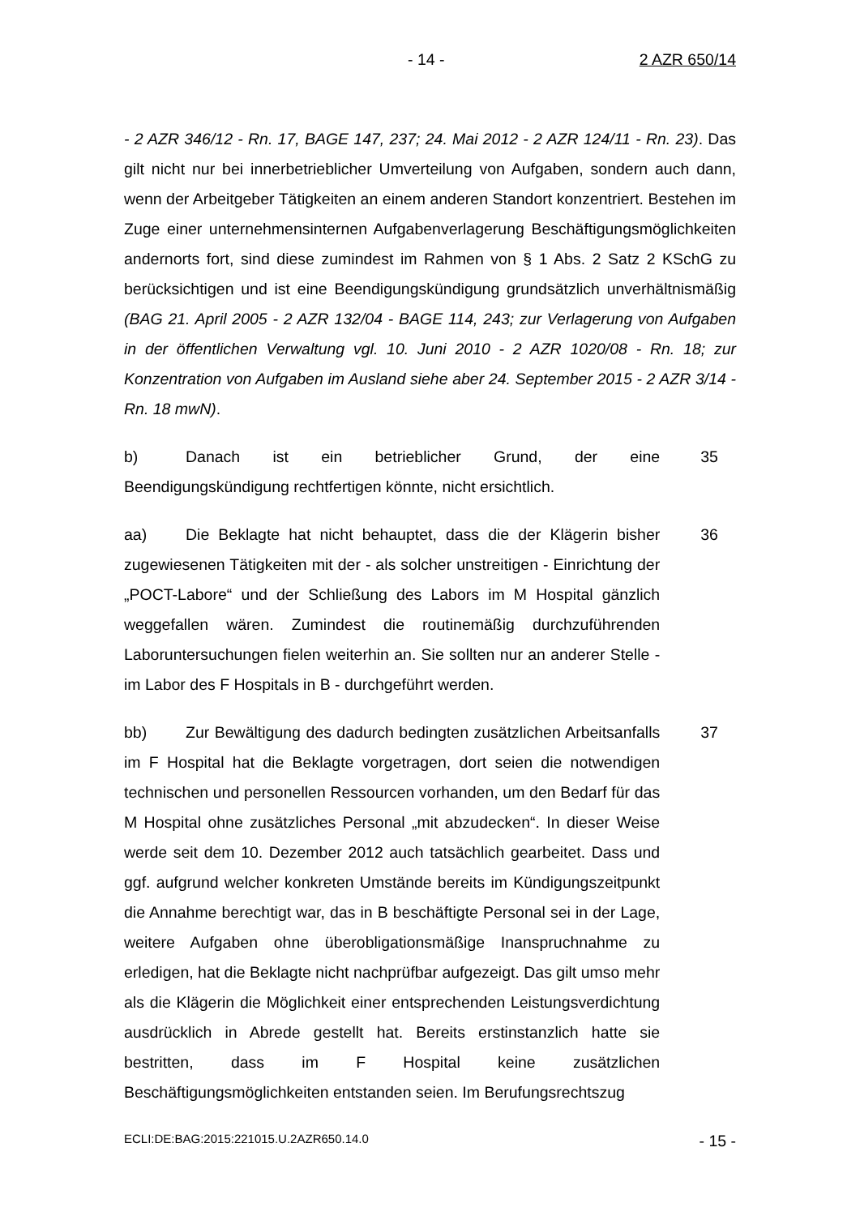- 14 - 2 AZR 650/14
- 2 AZR 346/12 - Rn. 17, BAGE 147, 237; 24. Mai 2012 - 2 AZR 124/11 - Rn. 23). Das gilt nicht nur bei innerbetrieblicher Umverteilung von Aufgaben, sondern auch dann, wenn der Arbeitgeber Tätigkeiten an einem anderen Standort konzentriert. Bestehen im Zuge einer unternehmensinternen Aufgabenverlagerung Beschäftigungsmöglichkeiten andernorts fort, sind diese zumindest im Rahmen von § 1 Abs. 2 Satz 2 KSchG zu berücksichtigen und ist eine Beendigungskündigung grundsätzlich unverhältnismäßig (BAG 21. April 2005 - 2 AZR 132/04 - BAGE 114, 243; zur Verlagerung von Aufgaben in der öffentlichen Verwaltung vgl. 10. Juni 2010 - 2 AZR 1020/08 - Rn. 18; zur Konzentration von Aufgaben im Ausland siehe aber 24. September 2015 - 2 AZR 3/14 - Rn. 18 mwN).
b) Danach ist ein betrieblicher Grund, der eine Beendigungskündigung rechtfertigen könnte, nicht ersichtlich.
35
aa) Die Beklagte hat nicht behauptet, dass die der Klägerin bisher zugewiesenen Tätigkeiten mit der - als solcher unstreitigen - Einrichtung der „POCT-Labore“ und der Schließung des Labors im M Hospital gänzlich weggefallen wären. Zumindest die routinemäßig durchzuführenden Laboruntersuchungen fielen weiterhin an. Sie sollten nur an anderer Stelle - im Labor des F Hospitals in B - durchgeführt werden.
36
bb) Zur Bewältigung des dadurch bedingten zusätzlichen Arbeitsanfalls im F Hospital hat die Beklagte vorgetragen, dort seien die notwendigen technischen und personellen Ressourcen vorhanden, um den Bedarf für das M Hospital ohne zusätzliches Personal „mit abzudecken“. In dieser Weise werde seit dem 10. Dezember 2012 auch tatsächlich gearbeitet. Dass und ggf. aufgrund welcher konkreten Umstände bereits im Kündigungszeitpunkt die Annahme berechtigt war, das in B beschäftigte Personal sei in der Lage, weitere Aufgaben ohne überobligationsmäßige Inanspruchnahme zu erledigen, hat die Beklagte nicht nachprüfbar aufgezeigt. Das gilt umso mehr als die Klägerin die Möglichkeit einer entsprechenden Leistungsverdichtung ausdrücklich in Abrede gestellt hat. Bereits erstinstanzlich hatte sie bestritten, dass im F Hospital keine zusätzlichen Beschäftigungsmöglichkeiten entstanden seien. Im Berufungsrechtszug
37
ECLI:DE:BAG:2015:221015.U.2AZR650.14.0 - 15 -